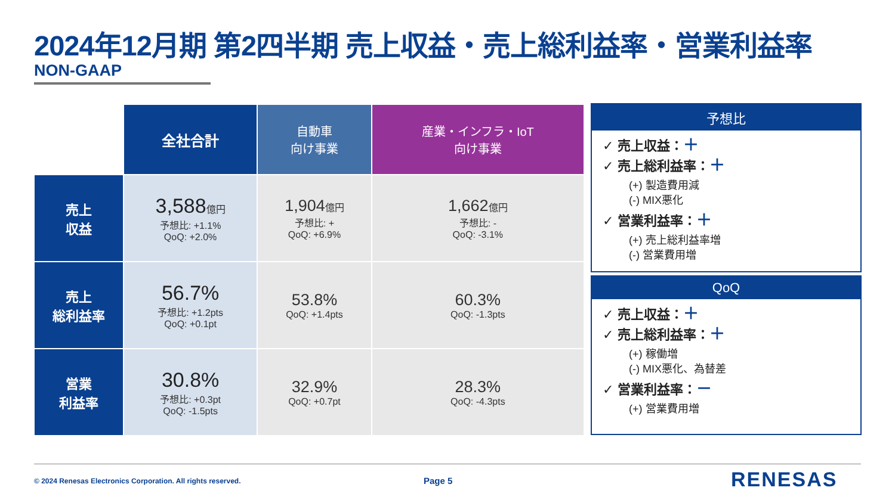2024年12月期 第2四半期 売上収益・売上総利益率・営業利益率
NON-GAAP
| | 全社合計 | 自動車 向け事業 | 産業・インフラ・IoT 向け事業 |
| 売上 収益 | 3,588 億円 予想比: +1.1% QoQ: +2.0% | 1,904 億円 予想比: + QoQ: +6.9% | 1,662 億円 予想比: - QoQ: -3.1% |
| 売上 総利益率 | 56.7% 予想比: +1.2pts QoQ: +0.1pt | 53.8% QoQ: +1.4pts | 60.3% QoQ: -1.3pts |
| 営業 利益率 | 30.8% 予想比: +0.3pt QoQ: -1.5pts | 32.9% QoQ: +0.7pt | 28.3% QoQ: -4.3pts |
予想比
✓ 売上収益：＋
✓ 売上総利益率：＋
(+) 製造費用減
(-) MIX悪化
✓ 営業利益率：＋
(+) 売上総利益率増
(-) 営業費用増
QoQ
✓ 売上収益：＋
✓ 売上総利益率：＋
(+) 稼働増
(-) MIX悪化、為替差
✓ 営業利益率：－
(+) 営業費用増
© 2024 Renesas Electronics Corporation. All rights reserved.
Page 5 RENESAS